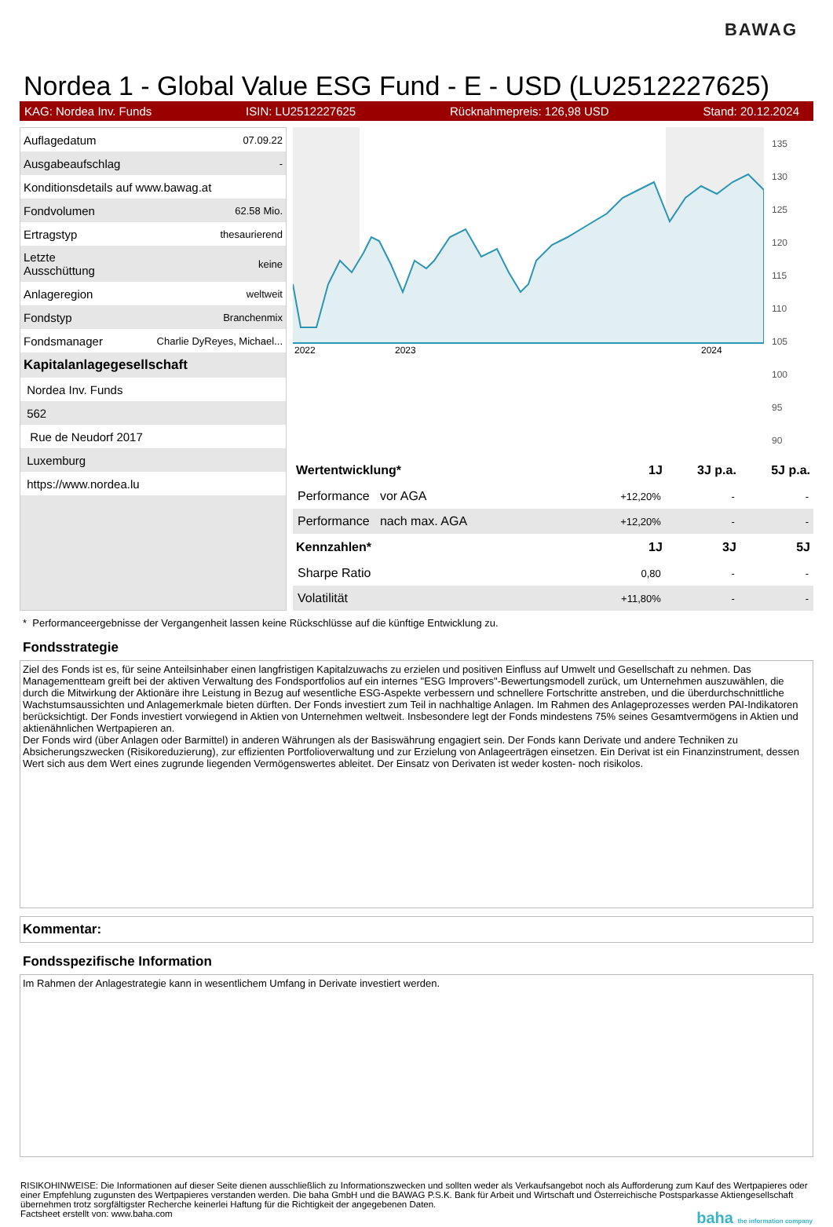BAWAG
Nordea 1 - Global Value ESG Fund - E - USD (LU2512227625)
KAG: Nordea Inv. Funds ISIN: LU2512227625 Rücknahmepreis: 126,98 USD Stand: 20.12.2024
| Auflagedatum | 07.09.22 |
| Ausgabeaufschlag | - |
| Konditionsdetails auf www.bawag.at | |
| Fondvolumen | 62.58 Mio. |
| Ertragstyp | thesaurierend |
| Letzte Ausschüttung | keine |
| Anlageregion | weltweit |
| Fondstyp | Branchenmix |
| Fondsmanager | Charlie DyReyes, Michael... |
| Kapitalanlagegesellschaft | |
| Nordea Inv. Funds | |
| 562 | |
| Rue de Neudorf 2017 | |
| Luxemburg | |
| https://www.nordea.lu | |
2022
2023
2024
135
130
125
120
115
110
105
100
95
90
| Wertentwicklung* | 1J | 3J p.a. | 5J p.a. |
| --- | --- | --- | --- |
| Performance vor AGA | +12,20% | - | - |
| Performance nach max. AGA | +12,20% | - | - |
| Kennzahlen* | 1J | 3J | 5J |
| Sharpe Ratio | 0,80 | - | - |
| Volatilität | +11,80% | - | - |
* Performanceergebnisse der Vergangenheit lassen keine Rückschlüsse auf die künftige Entwicklung zu.
Fondsstrategie
Ziel des Fonds ist es, für seine Anteilsinhaber einen langfristigen Kapitalzuwachs zu erzielen und positiven Einfluss auf Umwelt und Gesellschaft zu nehmen. Das Managementteam greift bei der aktiven Verwaltung des Fondsportfolios auf ein internes "ESG Improvers"-Bewertungsmodell zurück, um Unternehmen auszuwählen, die durch die Mitwirkung der Aktionäre ihre Leistung in Bezug auf wesentliche ESG-Aspekte verbessern und schnellere Fortschritte anstreben, und die überdurchschnittliche Wachstumsaussichten und Anlagemerkmale bieten dürften. Der Fonds investiert zum Teil in nachhaltige Anlagen. Im Rahmen des Anlageprozesses werden PAI-Indikatoren berücksichtigt. Der Fonds investiert vorwiegend in Aktien von Unternehmen weltweit. Insbesondere legt der Fonds mindestens 75% seines Gesamtvermögens in Aktien und aktienähnlichen Wertpapieren an.
Der Fonds wird (über Anlagen oder Barmittel) in anderen Währungen als der Basiswährung engagiert sein. Der Fonds kann Derivate und andere Techniken zu Absicherungszwecken (Risikoreduzierung), zur effizienten Portfolioverwaltung und zur Erzielung von Anlageerträgen einsetzen. Ein Derivat ist ein Finanzinstrument, dessen Wert sich aus dem Wert eines zugrunde liegenden Vermögenswertes ableitet. Der Einsatz von Derivaten ist weder kosten- noch risikolos.
Kommentar:
Fondsspezifische Information
Im Rahmen der Anlagestrategie kann in wesentlichem Umfang in Derivate investiert werden.
RISIKOHINWEISE: Die Informationen auf dieser Seite dienen ausschließlich zu Informationszwecken und sollten weder als Verkaufsangebot noch als Aufforderung zum Kauf des Wertpapieres oder einer Empfehlung zugunsten des Wertpapieres verstanden werden. Die baha GmbH und die BAWAG P.S.K. Bank für Arbeit und Wirtschaft und Österreichische Postsparkasse Aktiengesellschaft übernehmen trotz sorgfältigster Recherche keinerlei Haftung für die Richtigkeit der angegebenen Daten.
Factsheet erstellt von: www.baha.com baha the information company